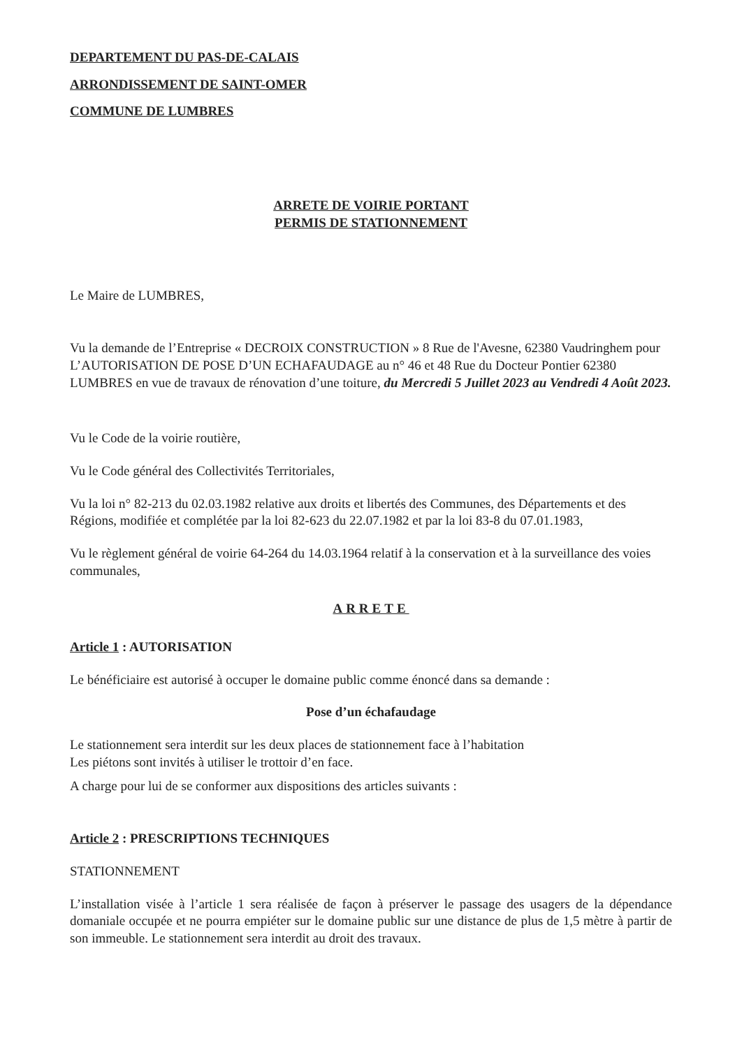DEPARTEMENT DU PAS-DE-CALAIS
ARRONDISSEMENT DE SAINT-OMER
COMMUNE DE LUMBRES
ARRETE DE VOIRIE PORTANT
PERMIS DE STATIONNEMENT
Le Maire de LUMBRES,
Vu la demande de l’Entreprise « DECROIX CONSTRUCTION » 8 Rue de l'Avesne, 62380 Vaudringhem pour L’AUTORISATION DE POSE D’UN ECHAFAUDAGE au n° 46 et 48 Rue du Docteur Pontier 62380 LUMBRES en vue de travaux de rénovation d’une toiture, du Mercredi 5 Juillet 2023 au Vendredi 4 Août 2023.
Vu le Code de la voirie routière,
Vu le Code général des Collectivités Territoriales,
Vu la loi n° 82-213 du 02.03.1982 relative aux droits et libertés des Communes, des Départements et des Régions, modifiée et complétée par la loi 82-623 du 22.07.1982 et par la loi 83-8 du 07.01.1983,
Vu le règlement général de voirie 64-264 du 14.03.1964 relatif à la conservation et à la surveillance des voies communales,
ARRETE
Article 1 : AUTORISATION
Le bénéficiaire est autorisé à occuper le domaine public comme énoncé dans sa demande :
Pose d’un échafaudage
Le stationnement sera interdit sur les deux places de stationnement face à l’habitation
Les piétons sont invités à utiliser le trottoir d’en face.
A charge pour lui de se conformer aux dispositions des articles suivants :
Article 2 : PRESCRIPTIONS TECHNIQUES
STATIONNEMENT
L’installation visée à l’article 1 sera réalisée de façon à préserver le passage des usagers de la dépendance domaniale occupée et ne pourra empiéter sur le domaine public sur une distance de plus de 1,5 mètre à partir de son immeuble. Le stationnement sera interdit au droit des travaux.